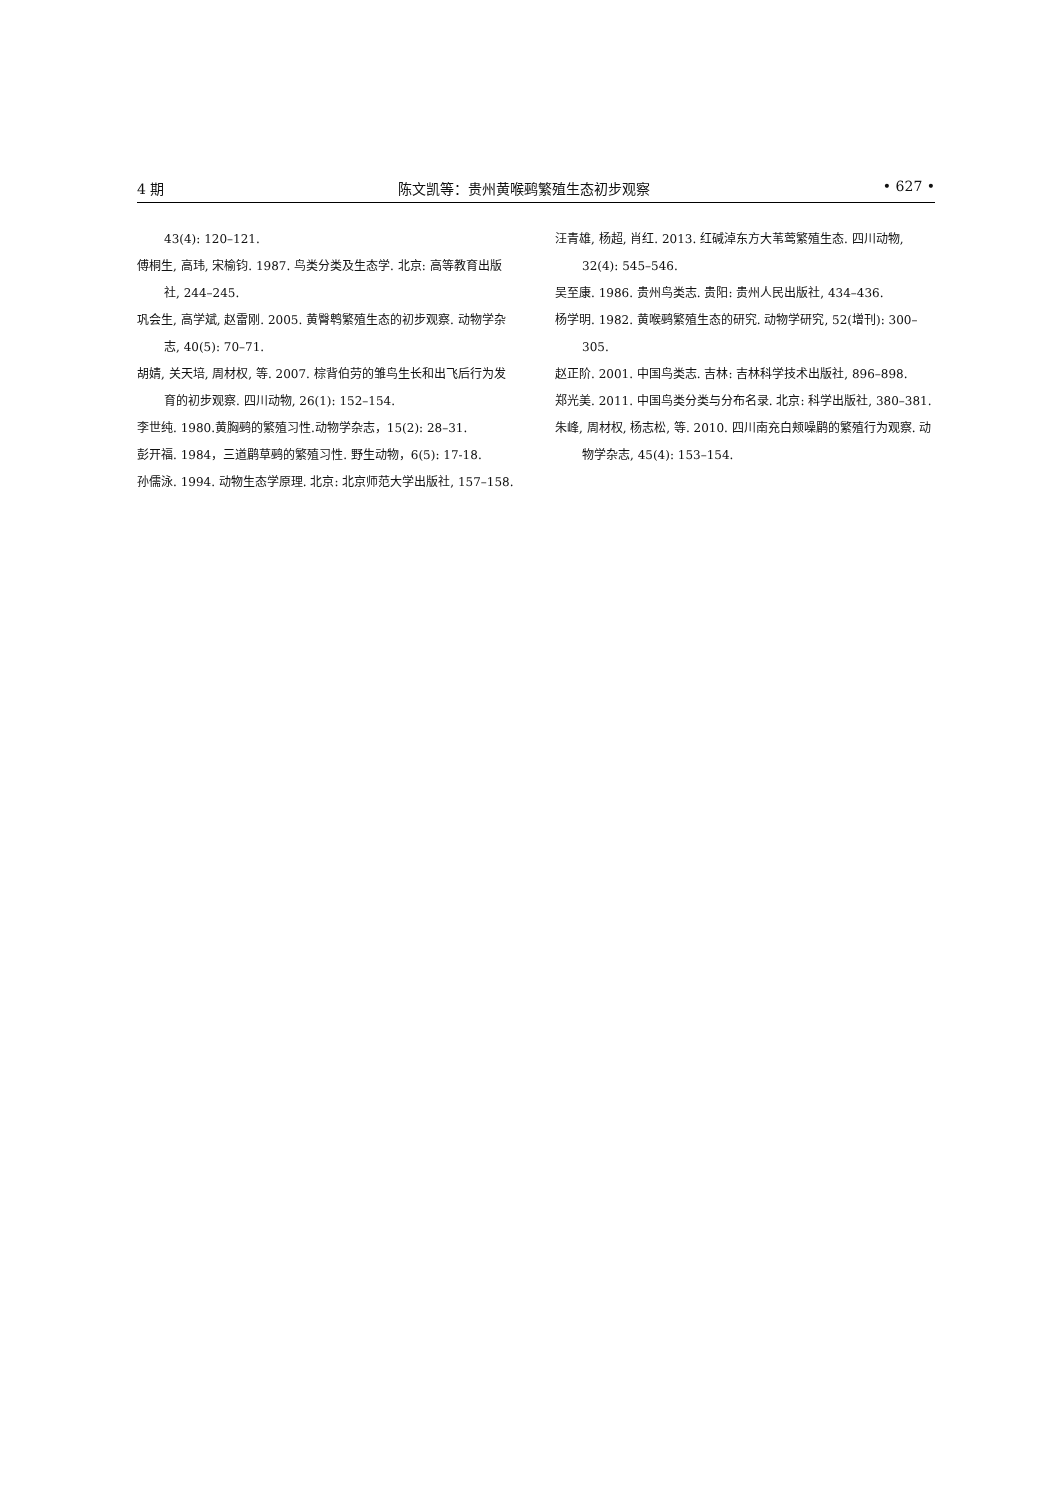4 期 陈文凯等：贵州黄喉鹀繁殖生态初步观察 • 627 •
43(4): 120–121.
傅桐生, 高玮, 宋榆钧. 1987. 鸟类分类及生态学. 北京: 高等教育出版社, 244–245.
巩会生, 高学斌, 赵雷刚. 2005. 黄臀鹎繁殖生态的初步观察. 动物学杂志, 40(5): 70–71.
胡婧, 关天培, 周材权, 等. 2007. 棕背伯劳的雏鸟生长和出飞后行为发育的初步观察. 四川动物, 26(1): 152–154.
李世纯. 1980.黄胸鹀的繁殖习性.动物学杂志，15(2): 28–31.
彭开福. 1984，三道鹛草鹀的繁殖习性. 野生动物，6(5): 17-18.
孙儒泳. 1994. 动物生态学原理. 北京: 北京师范大学出版社, 157–158.
汪青雄, 杨超, 肖红. 2013. 红碱淖东方大苇莺繁殖生态. 四川动物, 32(4): 545–546.
吴至康. 1986. 贵州鸟类志. 贵阳: 贵州人民出版社, 434–436.
杨学明. 1982. 黄喉鹀繁殖生态的研究. 动物学研究, 52(增刊): 300–305.
赵正阶. 2001. 中国鸟类志. 吉林: 吉林科学技术出版社, 896–898.
郑光美. 2011. 中国鸟类分类与分布名录. 北京: 科学出版社, 380–381.
朱峰, 周材权, 杨志松, 等. 2010. 四川南充白颊噪鹛的繁殖行为观察. 动物学杂志, 45(4): 153–154.